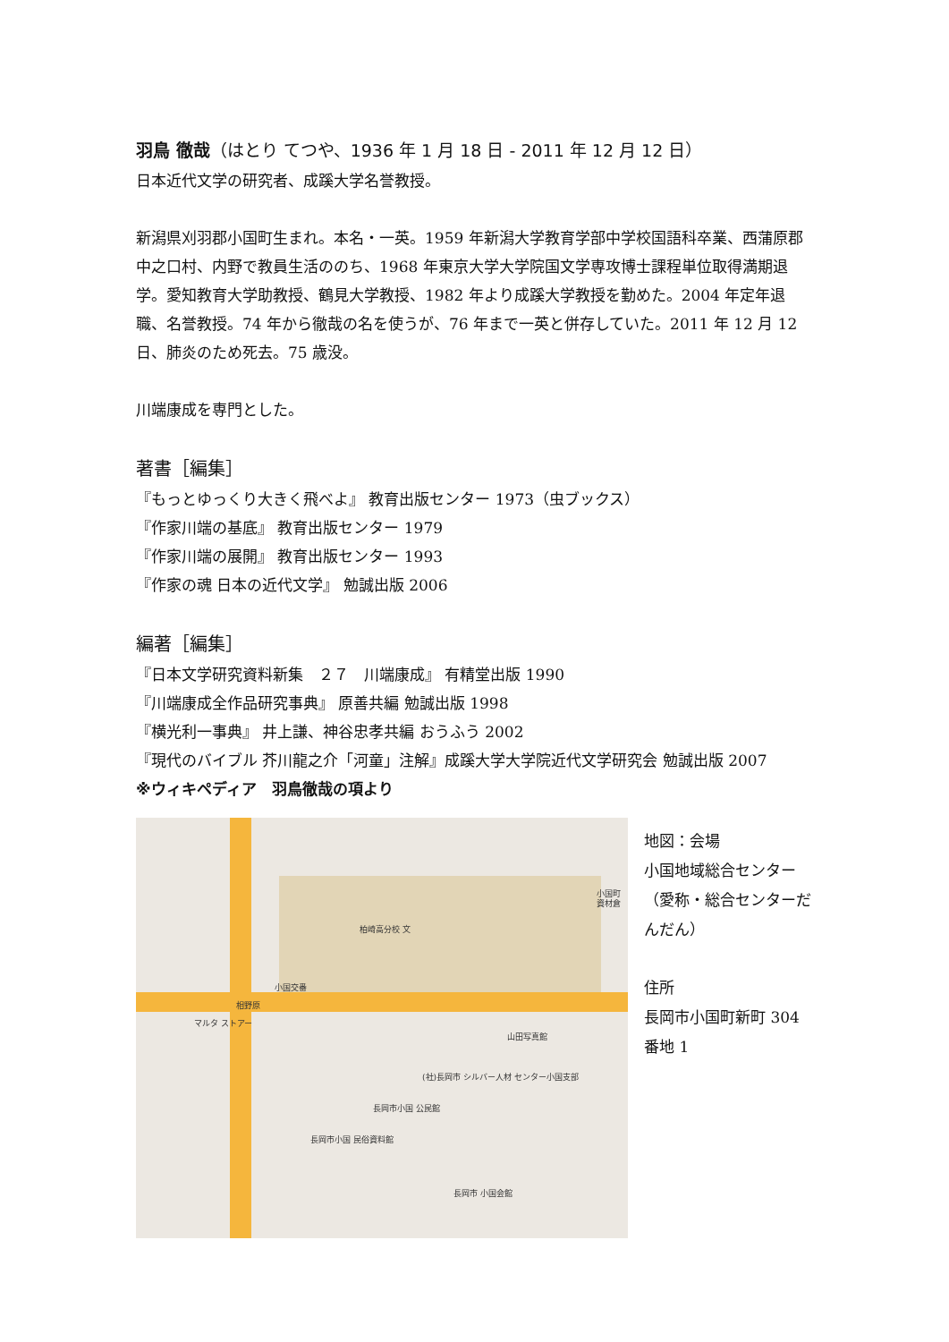羽鳥 徹哉（はとり てつや、1936 年 1 月 18 日 - 2011 年 12 月 12 日）
日本近代文学の研究者、成蹊大学名誉教授。
新潟県刈羽郡小国町生まれ。本名・一英。1959 年新潟大学教育学部中学校国語科卒業、西蒲原郡中之口村、内野で教員生活ののち、1968 年東京大学大学院国文学専攻博士課程単位取得満期退学。愛知教育大学助教授、鶴見大学教授、1982 年より成蹊大学教授を勤めた。2004 年定年退職、名誉教授。74 年から徹哉の名を使うが、76 年まで一英と併存していた。2011 年 12 月 12 日、肺炎のため死去。75 歳没。
川端康成を専門とした。
著書［編集］
『もっとゆっくり大きく飛べよ』 教育出版センター 1973（虫ブックス）
『作家川端の基底』 教育出版センター 1979
『作家川端の展開』 教育出版センター 1993
『作家の魂 日本の近代文学』 勉誠出版 2006
編著［編集］
『日本文学研究資料新集　２７　川端康成』 有精堂出版 1990
『川端康成全作品研究事典』 原善共編 勉誠出版 1998
『横光利一事典』 井上謙、神谷忠孝共編 おうふう 2002
『現代のバイブル 芥川龍之介「河童」注解』成蹊大学大学院近代文学研究会 勉誠出版 2007
※ウィキペディア　羽鳥徹哉の項より
柏崎高分校 文
小国交番
相野原
マルタ ストアー
山田写真館
小国町 資材倉
(社)長岡市 シルバー人材 センター小国支部
長岡市小国 公民館
長岡市小国 民俗資料館
長岡市 小国会館
地図：会場
小国地域総合センター（愛称・総合センターだんだん）
住所
長岡市小国町新町 304 番地 1